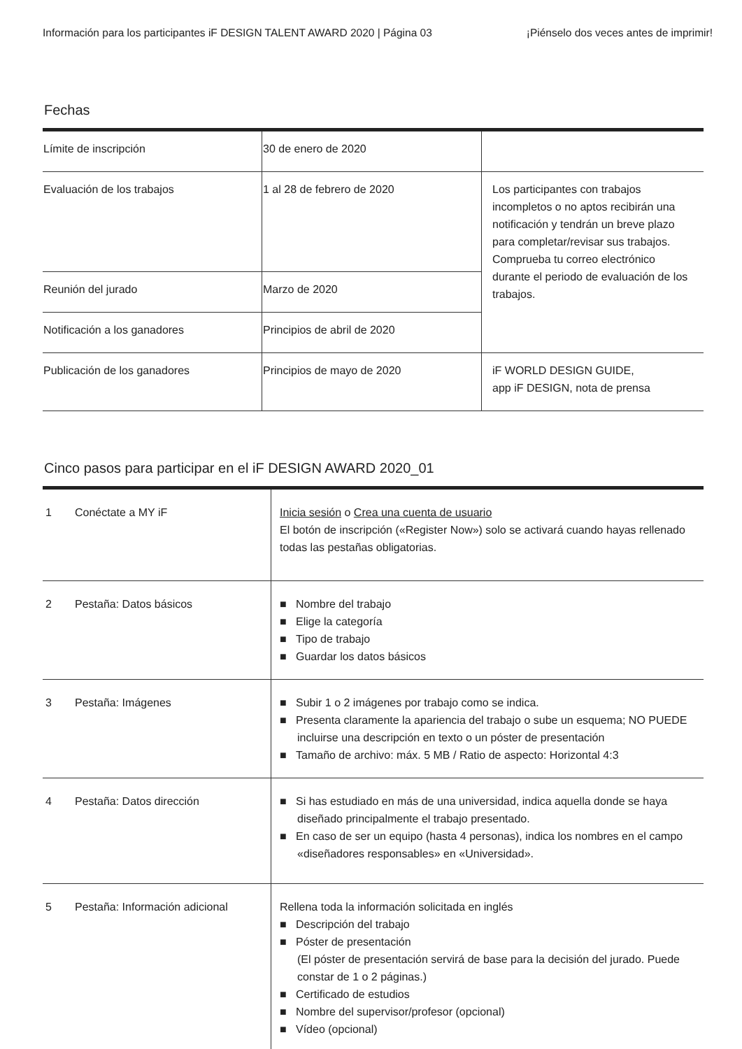Información para los participantes iF DESIGN TALENT AWARD 2020 | Página 03 ¡Piénselo dos veces antes de imprimir!
Fechas
| Límite de inscripción | 30 de enero de 2020 | |
| Evaluación de los trabajos | 1 al 28 de febrero de 2020 | Los participantes con trabajos incompletos o no aptos recibirán una notificación y tendrán un breve plazo para completar/revisar sus trabajos. Comprueba tu correo electrónico durante el periodo de evaluación de los trabajos. |
| Reunión del jurado | Marzo de 2020 | |
| Notificación a los ganadores | Principios de abril de 2020 | |
| Publicación de los ganadores | Principios de mayo de 2020 | iF WORLD DESIGN GUIDE, app iF DESIGN, nota de prensa |
Cinco pasos para participar en el iF DESIGN AWARD 2020_01
| 1 | Conéctate a MY iF | Inicia sesión o Crea una cuenta de usuario El botón de inscripción («Register Now») solo se activará cuando hayas rellenado todas las pestañas obligatorias. |
| 2 | Pestaña: Datos básicos | ■ Nombre del trabajo ■ Elige la categoría ■ Tipo de trabajo ■ Guardar los datos básicos |
| 3 | Pestaña: Imágenes | ■ Subir 1 o 2 imágenes por trabajo como se indica. ■ Presenta claramente la apariencia del trabajo o sube un esquema; NO PUEDE incluirse una descripción en texto o un póster de presentación ■ Tamaño de archivo: máx. 5 MB / Ratio de aspecto: Horizontal 4:3 |
| 4 | Pestaña: Datos dirección | ■ Si has estudiado en más de una universidad, indica aquella donde se haya diseñado principalmente el trabajo presentado. ■ En caso de ser un equipo (hasta 4 personas), indica los nombres en el campo «diseñadores responsables» en «Universidad». |
| 5 | Pestaña: Información adicional | Rellena toda la información solicitada en inglés ■ Descripción del trabajo ■ Póster de presentación (El póster de presentación servirá de base para la decisión del jurado. Puede constar de 1 o 2 páginas.) ■ Certificado de estudios ■ Nombre del supervisor/profesor (opcional) ■ Vídeo (opcional) |